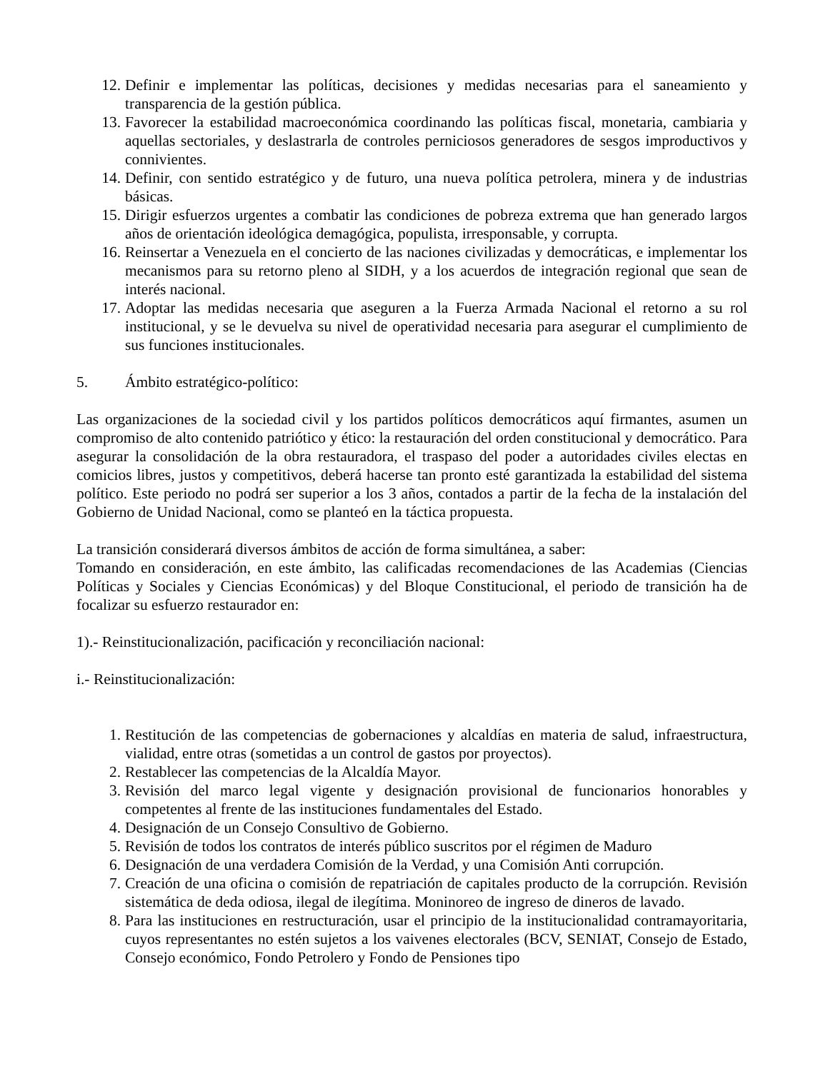12. Definir e implementar las políticas, decisiones y medidas necesarias para el saneamiento y transparencia de la gestión pública.
13. Favorecer la estabilidad macroeconómica coordinando las políticas fiscal, monetaria, cambiaria y aquellas sectoriales, y deslastrarla de controles perniciosos generadores de sesgos improductivos y connivientes.
14. Definir, con sentido estratégico y de futuro, una nueva política petrolera, minera y de industrias básicas.
15. Dirigir esfuerzos urgentes a combatir las condiciones de pobreza extrema que han generado largos años de orientación ideológica demagógica, populista, irresponsable, y corrupta.
16. Reinsertar a Venezuela en el concierto de las naciones civilizadas y democráticas, e implementar los mecanismos para su retorno pleno al SIDH, y a los acuerdos de integración regional que sean de interés nacional.
17. Adoptar las medidas necesaria que aseguren a la Fuerza Armada Nacional el retorno a su rol institucional, y se le devuelva su nivel de operatividad necesaria para asegurar el cumplimiento de sus funciones institucionales.
5. Ámbito estratégico-político:
Las organizaciones de la sociedad civil y los partidos políticos democráticos aquí firmantes, asumen un compromiso de alto contenido patriótico y ético: la restauración del orden constitucional y democrático. Para asegurar la consolidación de la obra restauradora, el traspaso del poder a autoridades civiles electas en comicios libres, justos y competitivos, deberá hacerse tan pronto esté garantizada la estabilidad del sistema político. Este periodo no podrá ser superior a los 3 años, contados a partir de la fecha de la instalación del Gobierno de Unidad Nacional, como se planteó en la táctica propuesta.
La transición considerará diversos ámbitos de acción de forma simultánea, a saber:
Tomando en consideración, en este ámbito, las calificadas recomendaciones de las Academias (Ciencias Políticas y Sociales y Ciencias Económicas) y del Bloque Constitucional, el periodo de transición ha de focalizar su esfuerzo restaurador en:
1).- Reinstitucionalización, pacificación y reconciliación nacional:
i.- Reinstitucionalización:
1. Restitución de las competencias de gobernaciones y alcaldías en materia de salud, infraestructura, vialidad, entre otras (sometidas a un control de gastos por proyectos).
2. Restablecer las competencias de la Alcaldía Mayor.
3. Revisión del marco legal vigente y designación provisional de funcionarios honorables y competentes al frente de las instituciones fundamentales del Estado.
4. Designación de un Consejo Consultivo de Gobierno.
5. Revisión de todos los contratos de interés público suscritos por el régimen de Maduro
6. Designación de una verdadera Comisión de la Verdad, y una Comisión Anti corrupción.
7. Creación de una oficina o comisión de repatriación de capitales producto de la corrupción. Revisión sistemática de deda odiosa, ilegal de ilegítima. Moninoreo de ingreso de dineros de lavado.
8. Para las instituciones en restructuración, usar el principio de la institucionalidad contramayoritaria, cuyos representantes no estén sujetos a los vaivenes electorales (BCV, SENIAT, Consejo de Estado, Consejo económico, Fondo Petrolero y Fondo de Pensiones tipo